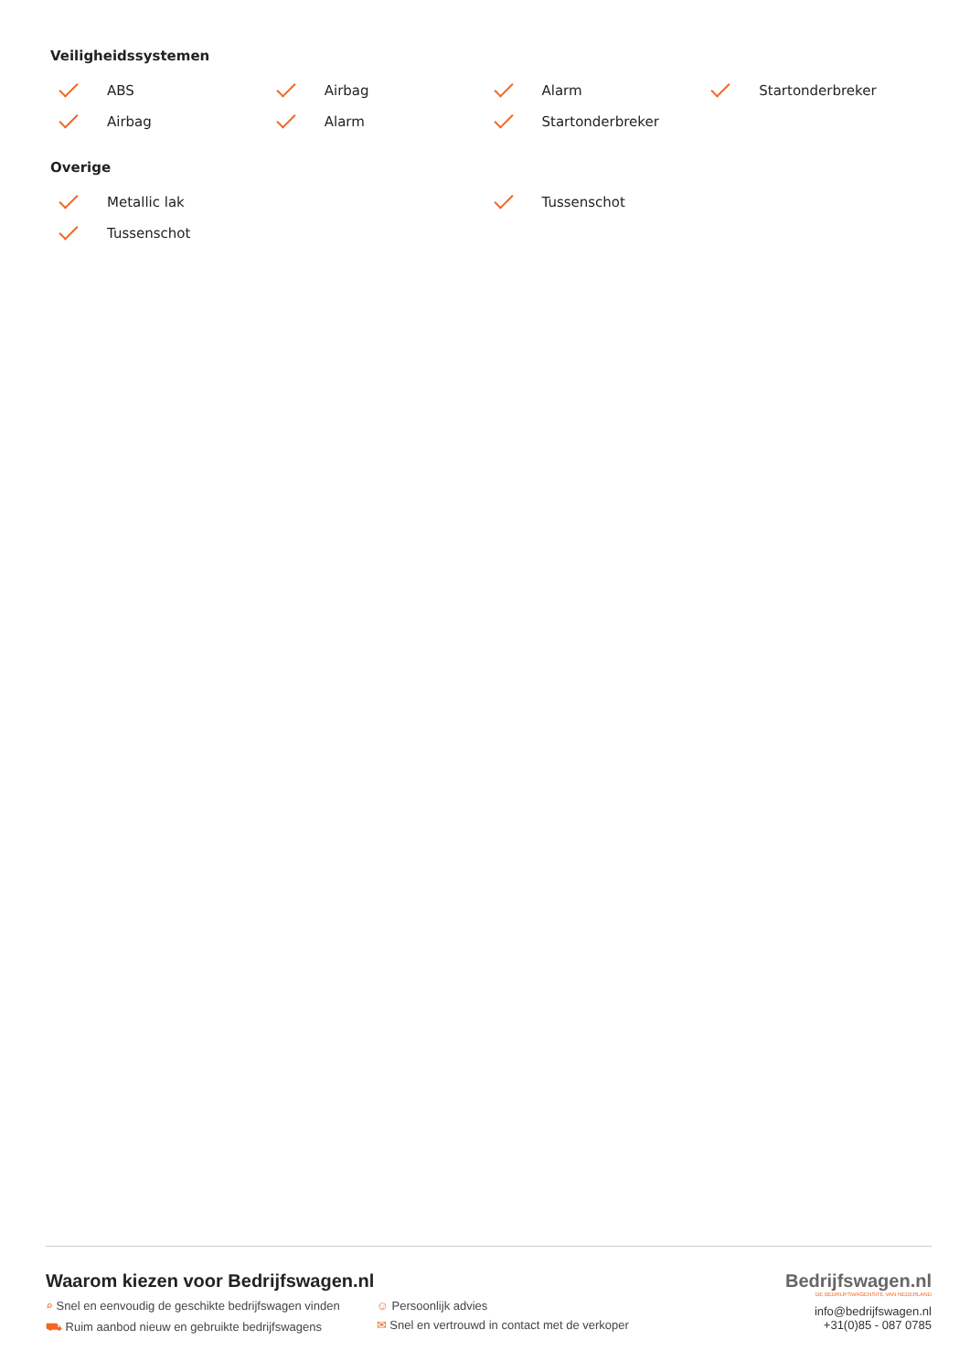Veiligheidssystemen
ABS
Airbag
Alarm
Startonderbreker
Airbag
Alarm
Startonderbreker
Overige
Metallic lak
Tussenschot
Tussenschot
Waarom kiezen voor Bedrijfswagen.nl
⌕ Snel en eenvoudig de geschikte bedrijfswagen vinden
⛟ Ruim aanbod nieuw en gebruikte bedrijfswagens
☺ Persoonlijk advies
✉ Snel en vertrouwd in contact met de verkoper
Bedrijfswagen.nl
DE BEDRIJFSWAGENSITE VAN NEDERLAND
info@bedrijfswagen.nl
+31(0)85 - 087 0785